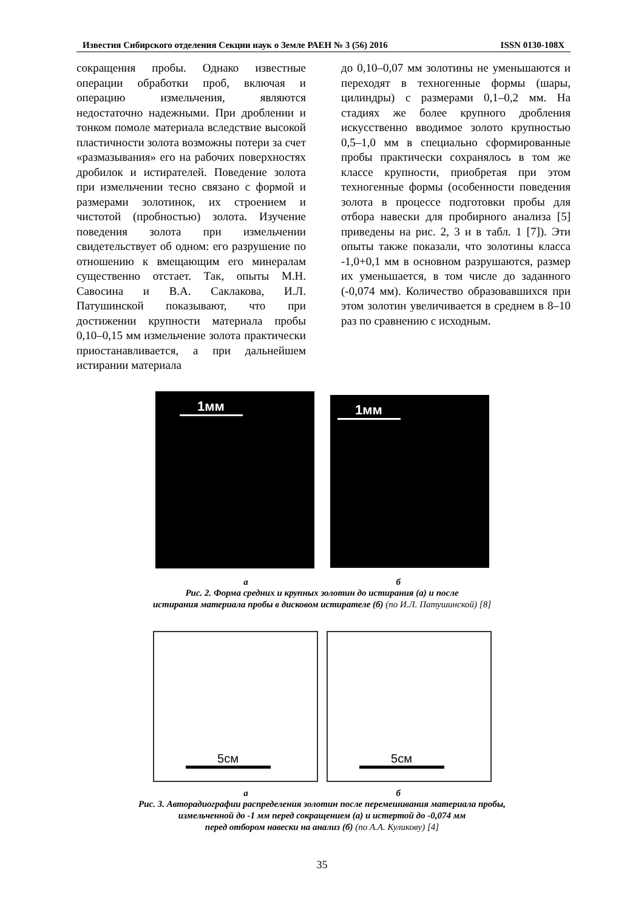Известия Сибирского отделения Секции наук о Земле РАЕН № 3 (56) 2016 ISSN 0130-108X
сокращения пробы. Однако известные операции обработки проб, включая и операцию измельчения, являются недостаточно надежными. При дроблении и тонком помоле материала вследствие высокой пластичности золота возможны потери за счет «размазывания» его на рабочих поверхностях дробилок и истирателей. Поведение золота при измельчении тесно связано с формой и размерами золотинок, их строением и чистотой (пробностью) золота. Изучение поведения золота при измельчении свидетельствует об одном: его разрушение по отношению к вмещающим его минералам существенно отстает. Так, опыты М.Н. Савосина и В.А. Саклакова, И.Л. Патушинской показывают, что при достижении крупности материала пробы 0,10–0,15 мм измельчение золота практически приостанавливается, а при дальнейшем истирании материала
до 0,10–0,07 мм золотины не уменьшаются и переходят в техногенные формы (шары, цилиндры) с размерами 0,1–0,2 мм. На стадиях же более крупного дробления искусственно вводимое золото крупностью 0,5–1,0 мм в специально сформированные пробы практически сохранялось в том же классе крупности, приобретая при этом техногенные формы (особенности поведения золота в процессе подготовки пробы для отбора навески для пробирного анализа [5] приведены на рис. 2, 3 и в табл. 1 [7]). Эти опыты также показали, что золотины класса -1,0+0,1 мм в основном разрушаются, размер их уменьшается, в том числе до заданного (-0,074 мм). Количество образовавшихся при этом золотин увеличивается в среднем в 8–10 раз по сравнению с исходным.
1мм
1мм
а б
Рис. 2. Форма средних и крупных золотин до истирания (а) и после
истирания материала пробы в дисковом истирателе (б) (по И.Л. Патушинской) [8]
5см 5см
а б
Рис. 3. Авторадиографии распределения золотин после перемешивания материала пробы,
измельченной до -1 мм перед сокращением (а) и истертой до -0,074 мм
перед отбором навески на анализ (б) (по А.А. Куликову) [4]
35